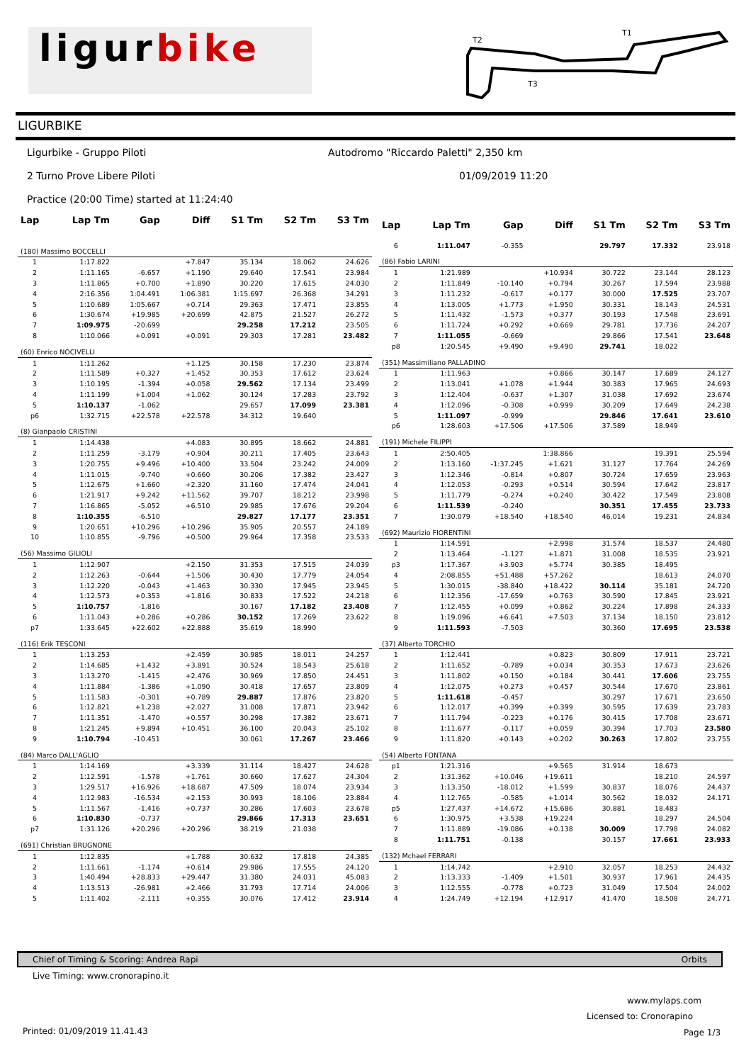ligurbike
T2
T1
T3
LIGURBIKE
Ligurbike - Gruppo Piloti
Autodromo "Riccardo Paletti" 2,350 km
2 Turno Prove Libere Piloti 01/09/2019 11:20
Practice (20:00 Time) started at 11:24:40
| Lap | Lap Tm | Gap | Diff | S1 Tm | S2 Tm | S3 Tm |
| --- | --- | --- | --- | --- | --- | --- |
| (180) Massimo BOCCELLI | | | | | | |
| 1 | 1:17.822 | | +7.847 | 35.134 | 18.062 | 24.626 |
| 2 | 1:11.165 | -6.657 | +1.190 | 29.640 | 17.541 | 23.984 |
| 3 | 1:11.865 | +0.700 | +1.890 | 30.220 | 17.615 | 24.030 |
| 4 | 2:16.356 | 1:04.491 | 1:06.381 | 1:15.697 | 26.368 | 34.291 |
| 5 | 1:10.689 | 1:05.667 | +0.714 | 29.363 | 17.471 | 23.855 |
| 6 | 1:30.674 | +19.985 | +20.699 | 42.875 | 21.527 | 26.272 |
| 7 | 1:09.975 | -20.699 | | 29.258 | 17.212 | 23.505 |
| 8 | 1:10.066 | +0.091 | +0.091 | 29.303 | 17.281 | 23.482 |
| (60) Enrico NOCIVELLI | | | | | | |
| 1 | 1:11.262 | | +1.125 | 30.158 | 17.230 | 23.874 |
| 2 | 1:11.589 | +0.327 | +1.452 | 30.353 | 17.612 | 23.624 |
| 3 | 1:10.195 | -1.394 | +0.058 | 29.562 | 17.134 | 23.499 |
| 4 | 1:11.199 | +1.004 | +1.062 | 30.124 | 17.283 | 23.792 |
| 5 | 1:10.137 | -1.062 | | 29.657 | 17.099 | 23.381 |
| p6 | 1:32.715 | +22.578 | +22.578 | 34.312 | 19.640 | |
| (8) Gianpaolo CRISTINI | | | | | | |
| 1 | 1:14.438 | | +4.083 | 30.895 | 18.662 | 24.881 |
| 2 | 1:11.259 | -3.179 | +0.904 | 30.211 | 17.405 | 23.643 |
| 3 | 1:20.755 | +9.496 | +10.400 | 33.504 | 23.242 | 24.009 |
| 4 | 1:11.015 | -9.740 | +0.660 | 30.206 | 17.382 | 23.427 |
| 5 | 1:12.675 | +1.660 | +2.320 | 31.160 | 17.474 | 24.041 |
| 6 | 1:21.917 | +9.242 | +11.562 | 39.707 | 18.212 | 23.998 |
| 7 | 1:16.865 | -5.052 | +6.510 | 29.985 | 17.676 | 29.204 |
| 8 | 1:10.355 | -6.510 | | 29.827 | 17.177 | 23.351 |
| 9 | 1:20.651 | +10.296 | +10.296 | 35.905 | 20.557 | 24.189 |
| 10 | 1:10.855 | -9.796 | +0.500 | 29.964 | 17.358 | 23.533 |
| (56) Massimo GILIOLI | | | | | | |
| 1 | 1:12.907 | | +2.150 | 31.353 | 17.515 | 24.039 |
| 2 | 1:12.263 | -0.644 | +1.506 | 30.430 | 17.779 | 24.054 |
| 3 | 1:12.220 | -0.043 | +1.463 | 30.330 | 17.945 | 23.945 |
| 4 | 1:12.573 | +0.353 | +1.816 | 30.833 | 17.522 | 24.218 |
| 5 | 1:10.757 | -1.816 | | 30.167 | 17.182 | 23.408 |
| 6 | 1:11.043 | +0.286 | +0.286 | 30.152 | 17.269 | 23.622 |
| p7 | 1:33.645 | +22.602 | +22.888 | 35.619 | 18.990 | |
| (116) Erik TESCONI | | | | | | |
| 1 | 1:13.253 | | +2.459 | 30.985 | 18.011 | 24.257 |
| 2 | 1:14.685 | +1.432 | +3.891 | 30.524 | 18.543 | 25.618 |
| 3 | 1:13.270 | -1.415 | +2.476 | 30.969 | 17.850 | 24.451 |
| 4 | 1:11.884 | -1.386 | +1.090 | 30.418 | 17.657 | 23.809 |
| 5 | 1:11.583 | -0.301 | +0.789 | 29.887 | 17.876 | 23.820 |
| 6 | 1:12.821 | +1.238 | +2.027 | 31.008 | 17.871 | 23.942 |
| 7 | 1:11.351 | -1.470 | +0.557 | 30.298 | 17.382 | 23.671 |
| 8 | 1:21.245 | +9.894 | +10.451 | 36.100 | 20.043 | 25.102 |
| 9 | 1:10.794 | -10.451 | | 30.061 | 17.267 | 23.466 |
| (84) Marco DALL'AGLIO | | | | | | |
| 1 | 1:14.169 | | +3.339 | 31.114 | 18.427 | 24.628 |
| 2 | 1:12.591 | -1.578 | +1.761 | 30.660 | 17.627 | 24.304 |
| 3 | 1:29.517 | +16.926 | +18.687 | 47.509 | 18.074 | 23.934 |
| 4 | 1:12.983 | -16.534 | +2.153 | 30.993 | 18.106 | 23.884 |
| 5 | 1:11.567 | -1.416 | +0.737 | 30.286 | 17.603 | 23.678 |
| 6 | 1:10.830 | -0.737 | | 29.866 | 17.313 | 23.651 |
| p7 | 1:31.126 | +20.296 | +20.296 | 38.219 | 21.038 | |
| (691) Christian BRUGNONE | | | | | | |
| 1 | 1:12.835 | | +1.788 | 30.632 | 17.818 | 24.385 |
| 2 | 1:11.661 | -1.174 | +0.614 | 29.986 | 17.555 | 24.120 |
| 3 | 1:40.494 | +28.833 | +29.447 | 31.380 | 24.031 | 45.083 |
| 4 | 1:13.513 | -26.981 | +2.466 | 31.793 | 17.714 | 24.006 |
| 5 | 1:11.402 | -2.111 | +0.355 | 30.076 | 17.412 | 23.914 |
| Lap | Lap Tm | Gap | Diff | S1 Tm | S2 Tm | S3 Tm |
| --- | --- | --- | --- | --- | --- | --- |
| 6 | 1:11.047 | -0.355 | | 29.797 | 17.332 | 23.918 |
| (86) Fabio LARINI | | | | | | |
| 1 | 1:21.989 | | +10.934 | 30.722 | 23.144 | 28.123 |
| 2 | 1:11.849 | -10.140 | +0.794 | 30.267 | 17.594 | 23.988 |
| 3 | 1:11.232 | -0.617 | +0.177 | 30.000 | 17.525 | 23.707 |
| 4 | 1:13.005 | +1.773 | +1.950 | 30.331 | 18.143 | 24.531 |
| 5 | 1:11.432 | -1.573 | +0.377 | 30.193 | 17.548 | 23.691 |
| 6 | 1:11.724 | +0.292 | +0.669 | 29.781 | 17.736 | 24.207 |
| 7 | 1:11.055 | -0.669 | | 29.866 | 17.541 | 23.648 |
| p8 | 1:20.545 | +9.490 | +9.490 | 29.741 | 18.022 | |
| (351) Massimiliano PALLADINO | | | | | | |
| 1 | 1:11.963 | | +0.866 | 30.147 | 17.689 | 24.127 |
| 2 | 1:13.041 | +1.078 | +1.944 | 30.383 | 17.965 | 24.693 |
| 3 | 1:12.404 | -0.637 | +1.307 | 31.038 | 17.692 | 23.674 |
| 4 | 1:12.096 | -0.308 | +0.999 | 30.209 | 17.649 | 24.238 |
| 5 | 1:11.097 | -0.999 | | 29.846 | 17.641 | 23.610 |
| p6 | 1:28.603 | +17.506 | +17.506 | 37.589 | 18.949 | |
| (191) Michele FILIPPI | | | | | | |
| 1 | 2:50.405 | | 1:38.866 | | 19.391 | 25.594 |
| 2 | 1:13.160 | -1:37.245 | +1.621 | 31.127 | 17.764 | 24.269 |
| 3 | 1:12.346 | -0.814 | +0.807 | 30.724 | 17.659 | 23.963 |
| 4 | 1:12.053 | -0.293 | +0.514 | 30.594 | 17.642 | 23.817 |
| 5 | 1:11.779 | -0.274 | +0.240 | 30.422 | 17.549 | 23.808 |
| 6 | 1:11.539 | -0.240 | | 30.351 | 17.455 | 23.733 |
| 7 | 1:30.079 | +18.540 | +18.540 | 46.014 | 19.231 | 24.834 |
| (692) Maurizio FIORENTINI | | | | | | |
| 1 | 1:14.591 | | +2.998 | 31.574 | 18.537 | 24.480 |
| 2 | 1:13.464 | -1.127 | +1.871 | 31.008 | 18.535 | 23.921 |
| p3 | 1:17.367 | +3.903 | +5.774 | 30.385 | 18.495 | |
| 4 | 2:08.855 | +51.488 | +57.262 | | 18.613 | 24.070 |
| 5 | 1:30.015 | -38.840 | +18.422 | 30.114 | 35.181 | 24.720 |
| 6 | 1:12.356 | -17.659 | +0.763 | 30.590 | 17.845 | 23.921 |
| 7 | 1:12.455 | +0.099 | +0.862 | 30.224 | 17.898 | 24.333 |
| 8 | 1:19.096 | +6.641 | +7.503 | 37.134 | 18.150 | 23.812 |
| 9 | 1:11.593 | -7.503 | | 30.360 | 17.695 | 23.538 |
| (37) Alberto TORCHIO | | | | | | |
| 1 | 1:12.441 | | +0.823 | 30.809 | 17.911 | 23.721 |
| 2 | 1:11.652 | -0.789 | +0.034 | 30.353 | 17.673 | 23.626 |
| 3 | 1:11.802 | +0.150 | +0.184 | 30.441 | 17.606 | 23.755 |
| 4 | 1:12.075 | +0.273 | +0.457 | 30.544 | 17.670 | 23.861 |
| 5 | 1:11.618 | -0.457 | | 30.297 | 17.671 | 23.650 |
| 6 | 1:12.017 | +0.399 | +0.399 | 30.595 | 17.639 | 23.783 |
| 7 | 1:11.794 | -0.223 | +0.176 | 30.415 | 17.708 | 23.671 |
| 8 | 1:11.677 | -0.117 | +0.059 | 30.394 | 17.703 | 23.580 |
| 9 | 1:11.820 | +0.143 | +0.202 | 30.263 | 17.802 | 23.755 |
| (54) Alberto FONTANA | | | | | | |
| p1 | 1:21.316 | | +9.565 | 31.914 | 18.673 | |
| 2 | 1:31.362 | +10.046 | +19.611 | | 18.210 | 24.597 |
| 3 | 1:13.350 | -18.012 | +1.599 | 30.837 | 18.076 | 24.437 |
| 4 | 1:12.765 | -0.585 | +1.014 | 30.562 | 18.032 | 24.171 |
| p5 | 1:27.437 | +14.672 | +15.686 | 30.881 | 18.483 | |
| 6 | 1:30.975 | +3.538 | +19.224 | | 18.297 | 24.504 |
| 7 | 1:11.889 | -19.086 | +0.138 | 30.009 | 17.798 | 24.082 |
| 8 | 1:11.751 | -0.138 | | 30.157 | 17.661 | 23.933 |
| (132) Mchael FERRARI | | | | | | |
| 1 | 1:14.742 | | +2.910 | 32.057 | 18.253 | 24.432 |
| 2 | 1:13.333 | -1.409 | +1.501 | 30.937 | 17.961 | 24.435 |
| 3 | 1:12.555 | -0.778 | +0.723 | 31.049 | 17.504 | 24.002 |
| 4 | 1:24.749 | +12.194 | +12.917 | 41.470 | 18.508 | 24.771 |
Chief of Timing & Scoring: Andrea Rapi Orbits
Live Timing: www.cronorapino.it
www.mylaps.com
Licensed to: Cronorapino
Printed: 01/09/2019 11.41.43 Page 1/3